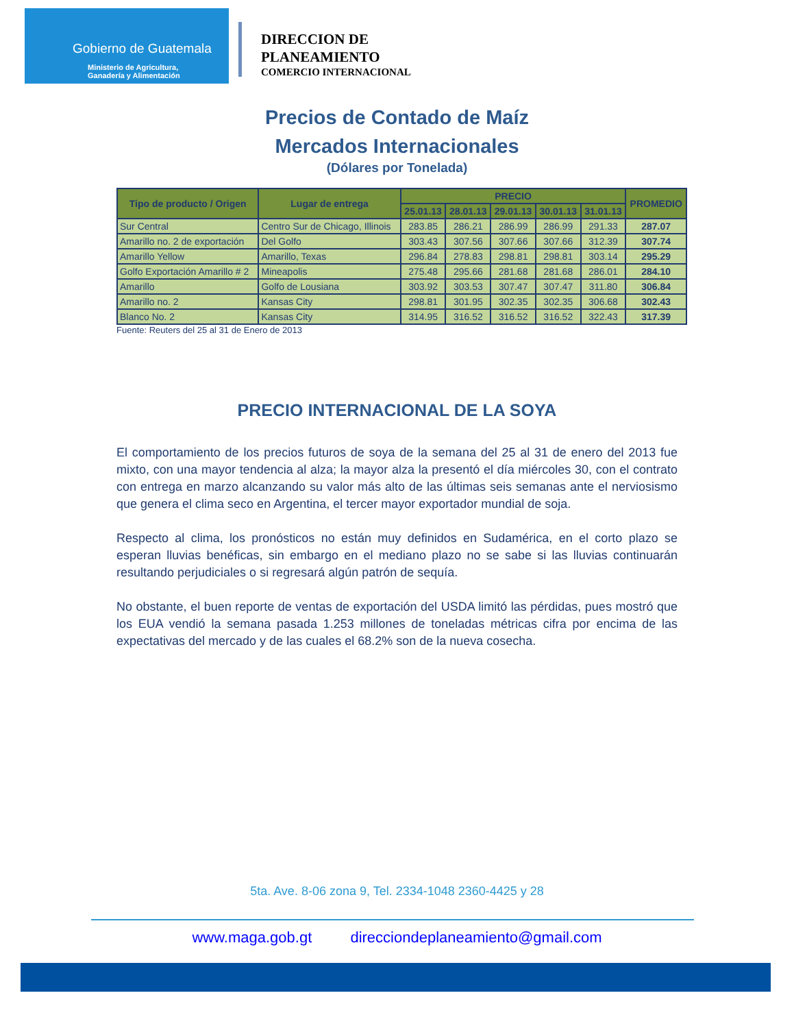Gobierno de Guatemala
Ministerio de Agricultura,
Ganadería y Alimentación
DIRECCION DE
PLANEAMIENTO
COMERCIO INTERNACIONAL
Precios de Contado de Maíz
Mercados Internacionales
(Dólares por Tonelada)
| Tipo de producto / Origen | Lugar de entrega | PRECIO | | | | | PROMEDIO |
| --- | --- | --- | --- | --- | --- | --- | --- |
| | | 25.01.13 | 28.01.13 | 29.01.13 | 30.01.13 | 31.01.13 | |
| Sur Central | Centro Sur de Chicago, Illinois | 283.85 | 286.21 | 286.99 | 286.99 | 291.33 | 287.07 |
| Amarillo no. 2 de exportación | Del Golfo | 303.43 | 307.56 | 307.66 | 307.66 | 312.39 | 307.74 |
| Amarillo Yellow | Amarillo, Texas | 296.84 | 278.83 | 298.81 | 298.81 | 303.14 | 295.29 |
| Golfo Exportación Amarillo # 2 | Mineapolis | 275.48 | 295.66 | 281.68 | 281.68 | 286.01 | 284.10 |
| Amarillo | Golfo de Lousiana | 303.92 | 303.53 | 307.47 | 307.47 | 311.80 | 306.84 |
| Amarillo no. 2 | Kansas City | 298.81 | 301.95 | 302.35 | 302.35 | 306.68 | 302.43 |
| Blanco No. 2 | Kansas City | 314.95 | 316.52 | 316.52 | 316.52 | 322.43 | 317.39 |
Fuente: Reuters del 25 al 31 de Enero de 2013
PRECIO INTERNACIONAL DE LA SOYA
El comportamiento de los precios futuros de soya de la semana del 25 al 31 de enero del 2013 fue mixto, con una mayor tendencia al alza; la mayor alza la presentó el día miércoles 30, con el contrato con entrega en marzo alcanzando su valor más alto de las últimas seis semanas ante el nerviosismo que genera el clima seco en Argentina, el tercer mayor exportador mundial de soja.
Respecto al clima, los pronósticos no están muy definidos en Sudamérica, en el corto plazo se esperan lluvias benéficas, sin embargo en el mediano plazo no se sabe si las lluvias continuarán resultando perjudiciales o si regresará algún patrón de sequía.
No obstante, el buen reporte de ventas de exportación del USDA limitó las pérdidas, pues mostró que los EUA vendió la semana pasada 1.253 millones de toneladas métricas cifra por encima de las expectativas del mercado y de las cuales el 68.2% son de la nueva cosecha.
5ta. Ave. 8-06 zona 9, Tel. 2334-1048 2360-4425 y 28
www.maga.gob.gt direcciondeplaneamiento@gmail.com